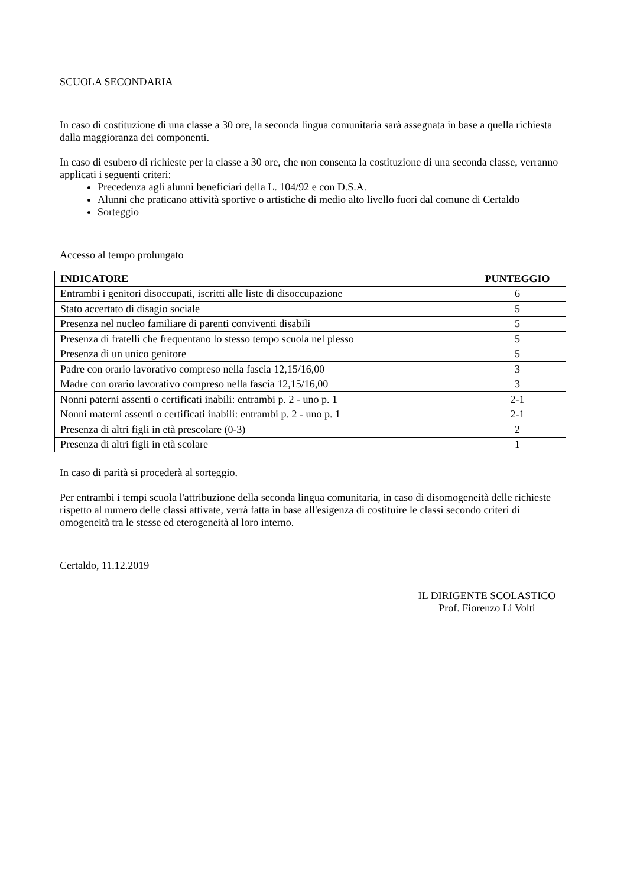SCUOLA SECONDARIA
In caso di costituzione di una classe a 30 ore, la seconda lingua comunitaria sarà assegnata in base a quella richiesta dalla maggioranza dei componenti.
In caso di esubero di richieste per la classe a 30 ore, che non consenta la costituzione di una seconda classe, verranno applicati i seguenti criteri:
Precedenza agli alunni beneficiari della L. 104/92 e con D.S.A.
Alunni che praticano attività sportive o artistiche di medio alto livello fuori dal comune di Certaldo
Sorteggio
Accesso al tempo prolungato
| INDICATORE | PUNTEGGIO |
| --- | --- |
| Entrambi i genitori disoccupati, iscritti alle liste di disoccupazione | 6 |
| Stato accertato di disagio sociale | 5 |
| Presenza nel nucleo familiare di parenti conviventi disabili | 5 |
| Presenza di fratelli che frequentano lo stesso tempo scuola nel plesso | 5 |
| Presenza di un unico genitore | 5 |
| Padre con orario lavorativo compreso nella fascia 12,15/16,00 | 3 |
| Madre con orario lavorativo compreso nella fascia 12,15/16,00 | 3 |
| Nonni paterni assenti o certificati inabili: entrambi p. 2 - uno p. 1 | 2-1 |
| Nonni materni assenti o certificati inabili: entrambi p. 2 - uno p. 1 | 2-1 |
| Presenza di altri figli in età prescolare (0-3) | 2 |
| Presenza di altri figli in età scolare | 1 |
In caso di parità si procederà al sorteggio.
Per entrambi i tempi scuola l'attribuzione della seconda lingua comunitaria, in caso di disomogeneità delle richieste rispetto al numero delle classi attivate, verrà fatta in base all'esigenza di costituire le classi secondo criteri di omogeneità tra le stesse ed eterogeneità al loro interno.
Certaldo, 11.12.2019
IL DIRIGENTE SCOLASTICO
Prof. Fiorenzo Li Volti